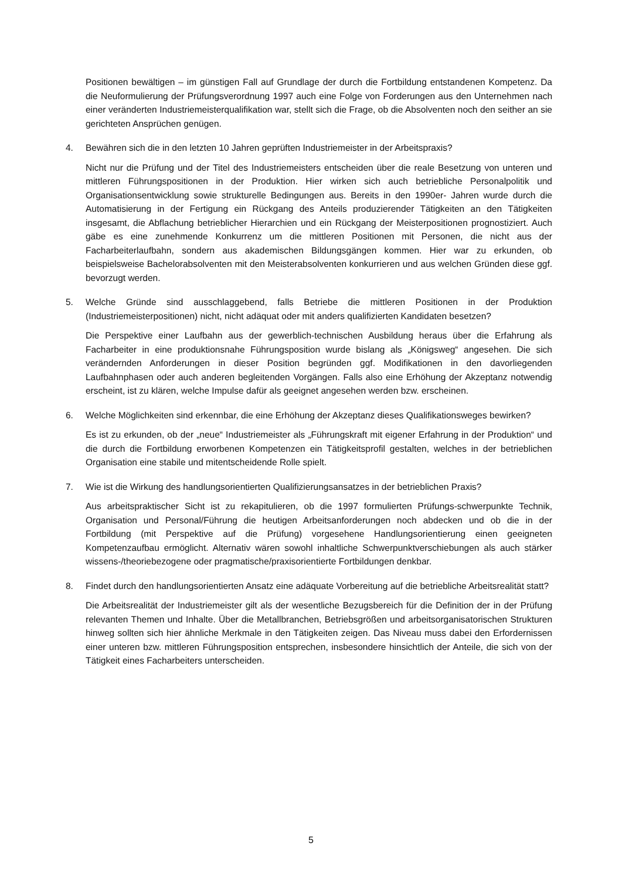Positionen bewältigen – im günstigen Fall auf Grundlage der durch die Fortbildung entstandenen Kompetenz. Da die Neuformulierung der Prüfungsverordnung 1997 auch eine Folge von Forderungen aus den Unternehmen nach einer veränderten Industriemeisterqualifikation war, stellt sich die Frage, ob die Absolventen noch den seither an sie gerichteten Ansprüchen genügen.
4. Bewähren sich die in den letzten 10 Jahren geprüften Industriemeister in der Arbeitspraxis?
Nicht nur die Prüfung und der Titel des Industriemeisters entscheiden über die reale Besetzung von unteren und mittleren Führungspositionen in der Produktion. Hier wirken sich auch betriebliche Personalpolitik und Organisationsentwicklung sowie strukturelle Bedingungen aus. Bereits in den 1990er- Jahren wurde durch die Automatisierung in der Fertigung ein Rückgang des Anteils produzierender Tätigkeiten an den Tätigkeiten insgesamt, die Abflachung betrieblicher Hierarchien und ein Rückgang der Meisterpositionen prognostiziert. Auch gäbe es eine zunehmende Konkurrenz um die mittleren Positionen mit Personen, die nicht aus der Facharbeiterlaufbahn, sondern aus akademischen Bildungsgängen kommen. Hier war zu erkunden, ob beispielsweise Bachelorabsolventen mit den Meisterabsolventen konkurrieren und aus welchen Gründen diese ggf. bevorzugt werden.
5. Welche Gründe sind ausschlaggebend, falls Betriebe die mittleren Positionen in der Produktion (Industriemeisterpositionen) nicht, nicht adäquat oder mit anders qualifizierten Kandidaten besetzen?
Die Perspektive einer Laufbahn aus der gewerblich-technischen Ausbildung heraus über die Erfahrung als Facharbeiter in eine produktionsnahe Führungsposition wurde bislang als „Königsweg“ angesehen. Die sich verändernden Anforderungen in dieser Position begründen ggf. Modifikationen in den davorliegenden Laufbahnphasen oder auch anderen begleitenden Vorgängen. Falls also eine Erhöhung der Akzeptanz notwendig erscheint, ist zu klären, welche Impulse dafür als geeignet angesehen werden bzw. erscheinen.
6. Welche Möglichkeiten sind erkennbar, die eine Erhöhung der Akzeptanz dieses Qualifikationsweges bewirken?
Es ist zu erkunden, ob der „neue“ Industriemeister als „Führungskraft mit eigener Erfahrung in der Produktion“ und die durch die Fortbildung erworbenen Kompetenzen ein Tätigkeitsprofil gestalten, welches in der betrieblichen Organisation eine stabile und mitentscheidende Rolle spielt.
7. Wie ist die Wirkung des handlungsorientierten Qualifizierungsansatzes in der betrieblichen Praxis?
Aus arbeitspraktischer Sicht ist zu rekapitulieren, ob die 1997 formulierten Prüfungs-schwerpunkte Technik, Organisation und Personal/Führung die heutigen Arbeitsanforderungen noch abdecken und ob die in der Fortbildung (mit Perspektive auf die Prüfung) vorgesehene Handlungsorientierung einen geeigneten Kompetenzaufbau ermöglicht. Alternativ wären sowohl inhaltliche Schwerpunktverschiebungen als auch stärker wissens-/theoriebezogene oder pragmatische/praxisorientierte Fortbildungen denkbar.
8. Findet durch den handlungsorientierten Ansatz eine adäquate Vorbereitung auf die betriebliche Arbeitsrealität statt?
Die Arbeitsrealität der Industriemeister gilt als der wesentliche Bezugsbereich für die Definition der in der Prüfung relevanten Themen und Inhalte. Über die Metallbranchen, Betriebsgrößen und arbeitsorganisatorischen Strukturen hinweg sollten sich hier ähnliche Merkmale in den Tätigkeiten zeigen. Das Niveau muss dabei den Erfordernissen einer unteren bzw. mittleren Führungsposition entsprechen, insbesondere hinsichtlich der Anteile, die sich von der Tätigkeit eines Facharbeiters unterscheiden.
5